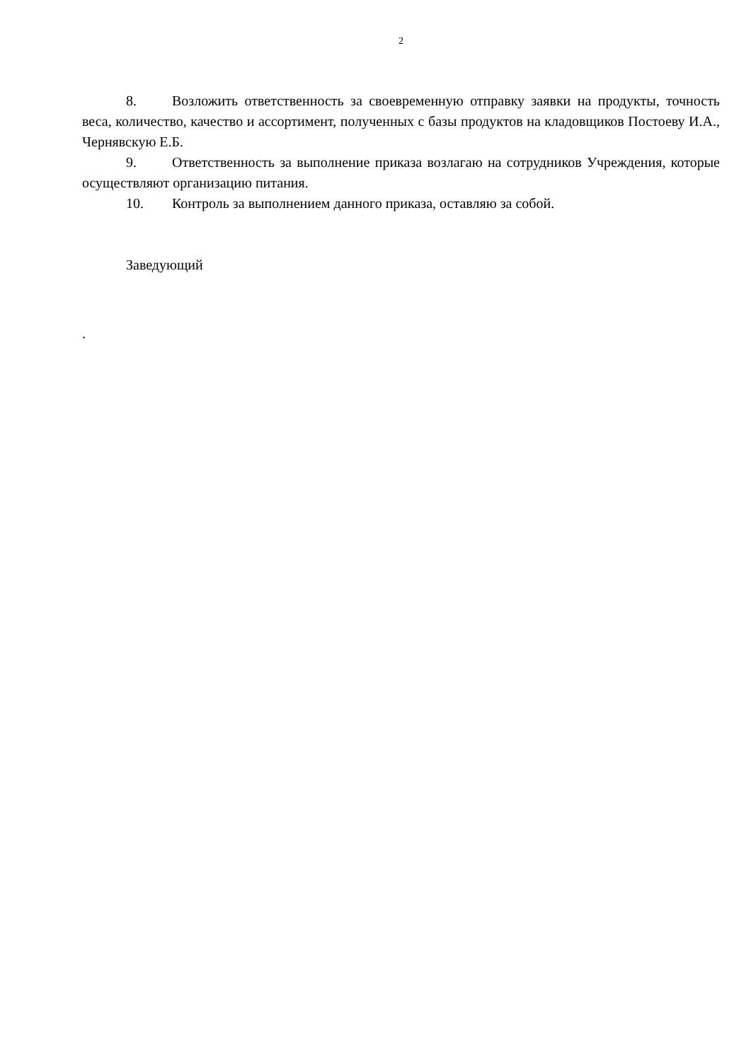2
8. Возложить ответственность за своевременную отправку заявки на продукты, точность веса, количество, качество и ассортимент, полученных с базы продуктов на кладовщиков Постоеву И.А., Чернявскую Е.Б.
9. Ответственность за выполнение приказа возлагаю на сотрудников Учреждения, которые осуществляют организацию питания.
10. Контроль за выполнением данного приказа, оставляю за собой.
Заведующий
.